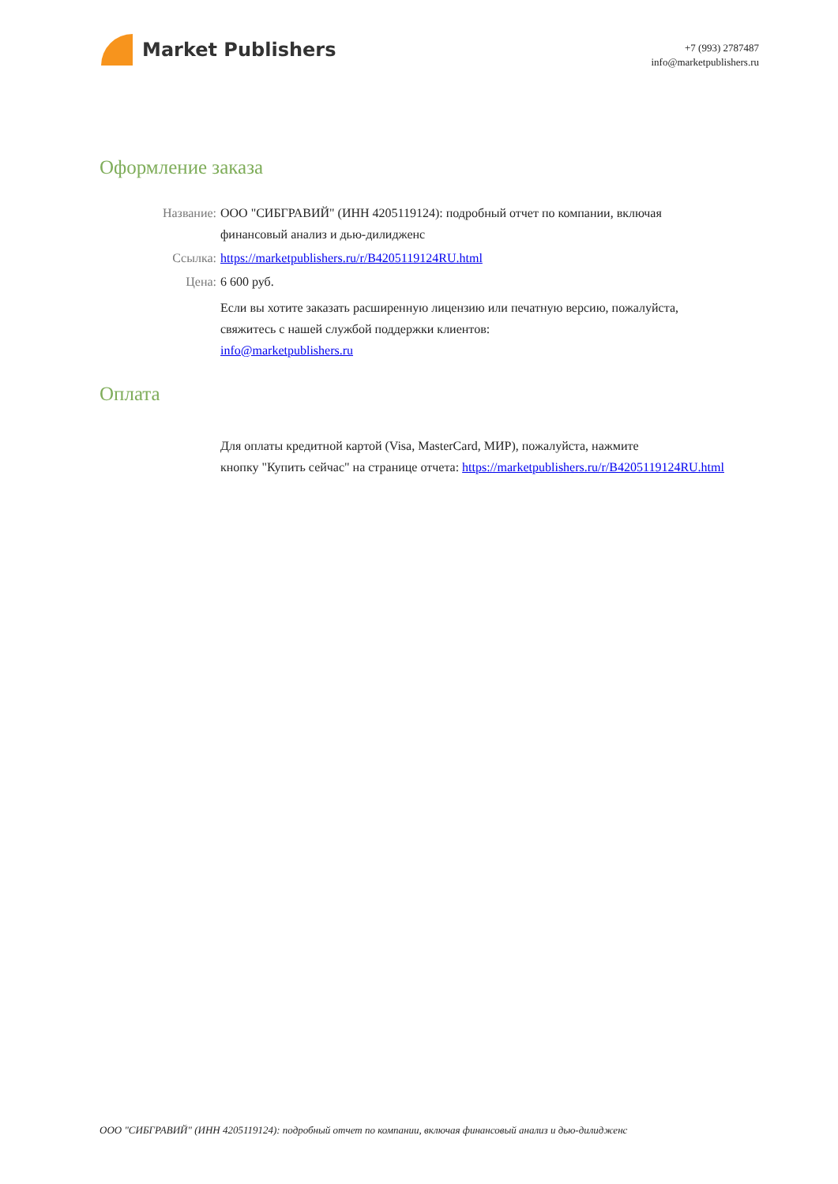Market Publishers
+7 (993) 2787487
info@marketpublishers.ru
Оформление заказа
Название: ООО "СИБГРАВИЙ" (ИНН 4205119124): подробный отчет по компании, включая финансовый анализ и дью-дилидженс
Ссылка: https://marketpublishers.ru/r/B4205119124RU.html
Цена: 6 600 руб.
Если вы хотите заказать расширенную лицензию или печатную версию, пожалуйста, свяжитесь с нашей службой поддержки клиентов:
info@marketpublishers.ru
Оплата
Для оплаты кредитной картой (Visa, MasterCard, МИР), пожалуйста, нажмите
кнопку "Купить сейчас" на странице отчета: https://marketpublishers.ru/r/B4205119124RU.html
ООО "СИБГРАВИЙ" (ИНН 4205119124): подробный отчет по компании, включая финансовый анализ и дью-дилидженс